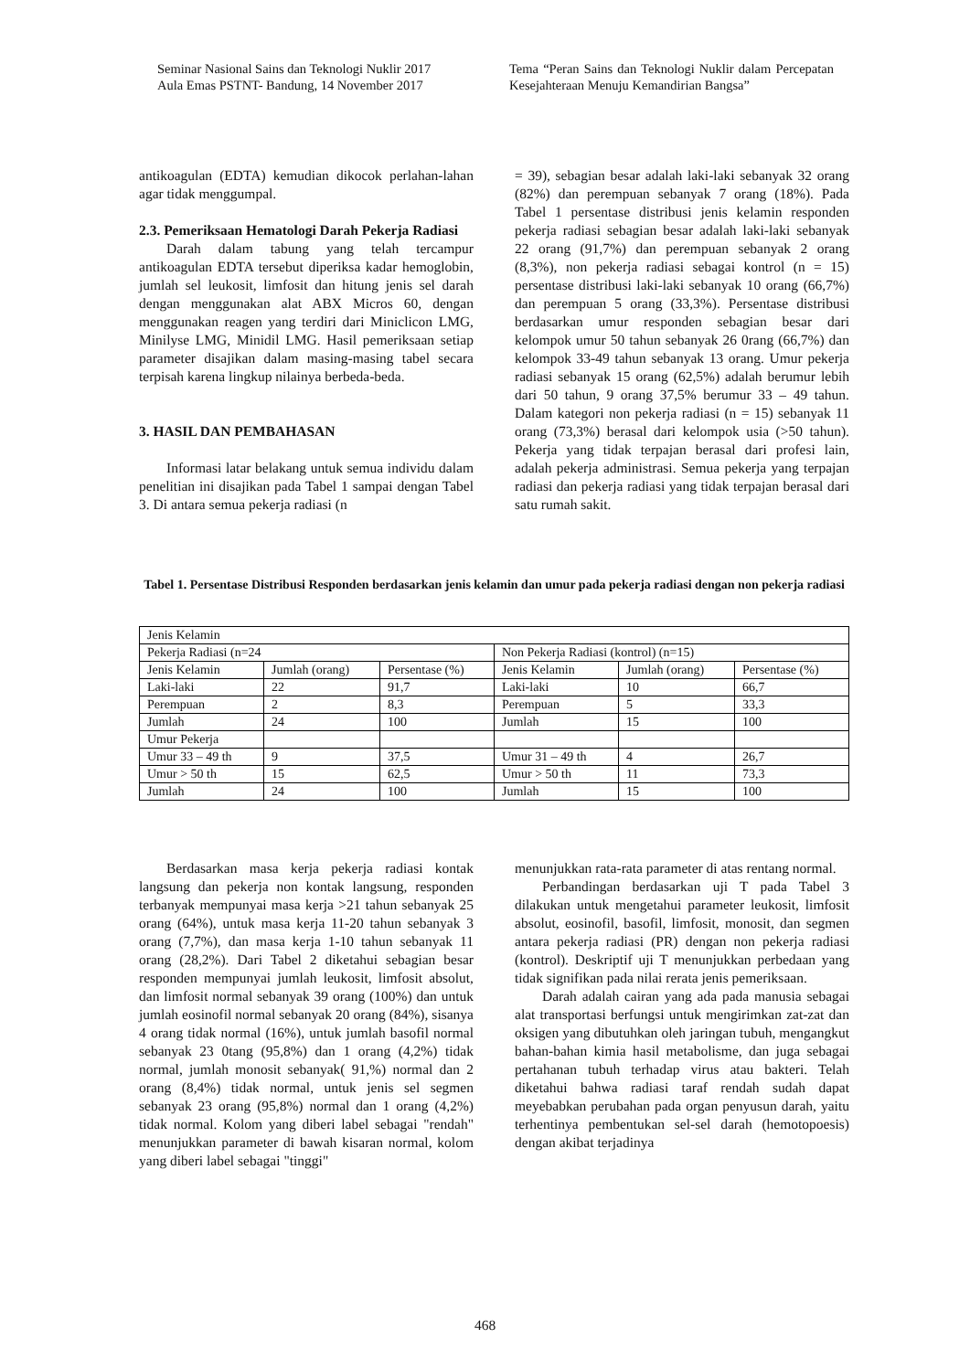Seminar Nasional Sains dan Teknologi Nuklir 2017
Aula Emas PSTNT- Bandung, 14 November 2017
Tema “Peran Sains dan Teknologi Nuklir dalam Percepatan Kesejahteraan Menuju Kemandirian Bangsa”
antikoagulan (EDTA) kemudian dikocok perlahan-lahan agar tidak menggumpal.
2.3. Pemeriksaan Hematologi Darah Pekerja Radiasi
Darah dalam tabung yang telah tercampur antikoagulan EDTA tersebut diperiksa kadar hemoglobin, jumlah sel leukosit, limfosit dan hitung jenis sel darah dengan menggunakan alat ABX Micros 60, dengan menggunakan reagen yang terdiri dari Miniclicon LMG, Minilyse LMG, Minidil LMG. Hasil pemeriksaan setiap parameter disajikan dalam masing-masing tabel secara terpisah karena lingkup nilainya berbeda-beda.
3. HASIL DAN PEMBAHASAN
Informasi latar belakang untuk semua individu dalam penelitian ini disajikan pada Tabel 1 sampai dengan Tabel 3. Di antara semua pekerja radiasi (n
= 39), sebagian besar adalah laki-laki sebanyak 32 orang (82%) dan perempuan sebanyak 7 orang (18%). Pada Tabel 1 persentase distribusi jenis kelamin responden pekerja radiasi sebagian besar adalah laki-laki sebanyak 22 orang (91,7%) dan perempuan sebanyak 2 orang (8,3%), non pekerja radiasi sebagai kontrol (n = 15) persentase distribusi laki-laki sebanyak 10 orang (66,7%) dan perempuan 5 orang (33,3%). Persentase distribusi berdasarkan umur responden sebagian besar dari kelompok umur 50 tahun sebanyak 26 0rang (66,7%) dan kelompok 33-49 tahun sebanyak 13 orang. Umur pekerja radiasi sebanyak 15 orang (62,5%) adalah berumur lebih dari 50 tahun, 9 orang 37,5% berumur 33 – 49 tahun. Dalam kategori non pekerja radiasi (n = 15) sebanyak 11 orang (73,3%) berasal dari kelompok usia (>50 tahun). Pekerja yang tidak terpajan berasal dari profesi lain, adalah pekerja administrasi. Semua pekerja yang terpajan radiasi dan pekerja radiasi yang tidak terpajan berasal dari satu rumah sakit.
Tabel 1. Persentase Distribusi Responden berdasarkan jenis kelamin dan umur pada pekerja radiasi dengan non pekerja radiasi
| Jenis Kelamin | | | | | |
| Pekerja Radiasi (n=24 | | | Non Pekerja Radiasi (kontrol) (n=15) | | |
| Jenis Kelamin | Jumlah (orang) | Persentase (%) | Jenis Kelamin | Jumlah (orang) | Persentase (%) |
| Laki-laki | 22 | 91,7 | Laki-laki | 10 | 66,7 |
| Perempuan | 2 | 8,3 | Perempuan | 5 | 33,3 |
| Jumlah | 24 | 100 | Jumlah | 15 | 100 |
| Umur Pekerja | | | | | |
| Umur 33 – 49 th | 9 | 37,5 | Umur 31 – 49 th | 4 | 26,7 |
| Umur > 50 th | 15 | 62,5 | Umur > 50 th | 11 | 73,3 |
| Jumlah | 24 | 100 | Jumlah | 15 | 100 |
Berdasarkan masa kerja pekerja radiasi kontak langsung dan pekerja non kontak langsung, responden terbanyak mempunyai masa kerja >21 tahun sebanyak 25 orang (64%), untuk masa kerja 11-20 tahun sebanyak 3 orang (7,7%), dan masa kerja 1-10 tahun sebanyak 11 orang (28,2%). Dari Tabel 2 diketahui sebagian besar responden mempunyai jumlah leukosit, limfosit absolut, dan limfosit normal sebanyak 39 orang (100%) dan untuk jumlah eosinofil normal sebanyak 20 orang (84%), sisanya 4 orang tidak normal (16%), untuk jumlah basofil normal sebanyak 23 0tang (95,8%) dan 1 orang (4,2%) tidak normal, jumlah monosit sebanyak( 91,%) normal dan 2 orang (8,4%) tidak normal, untuk jenis sel segmen sebanyak 23 orang (95,8%) normal dan 1 orang (4,2%) tidak normal. Kolom yang diberi label sebagai "rendah" menunjukkan parameter di bawah kisaran normal, kolom yang diberi label sebagai "tinggi"
menunjukkan rata-rata parameter di atas rentang normal.
Perbandingan berdasarkan uji T pada Tabel 3 dilakukan untuk mengetahui parameter leukosit, limfosit absolut, eosinofil, basofil, limfosit, monosit, dan segmen antara pekerja radiasi (PR) dengan non pekerja radiasi (kontrol). Deskriptif uji T menunjukkan perbedaan yang tidak signifikan pada nilai rerata jenis pemeriksaan.
Darah adalah cairan yang ada pada manusia sebagai alat transportasi berfungsi untuk mengirimkan zat-zat dan oksigen yang dibutuhkan oleh jaringan tubuh, mengangkut bahan-bahan kimia hasil metabolisme, dan juga sebagai pertahanan tubuh terhadap virus atau bakteri. Telah diketahui bahwa radiasi taraf rendah sudah dapat meyebabkan perubahan pada organ penyusun darah, yaitu terhentinya pembentukan sel-sel darah (hemotopoesis) dengan akibat terjadinya
468